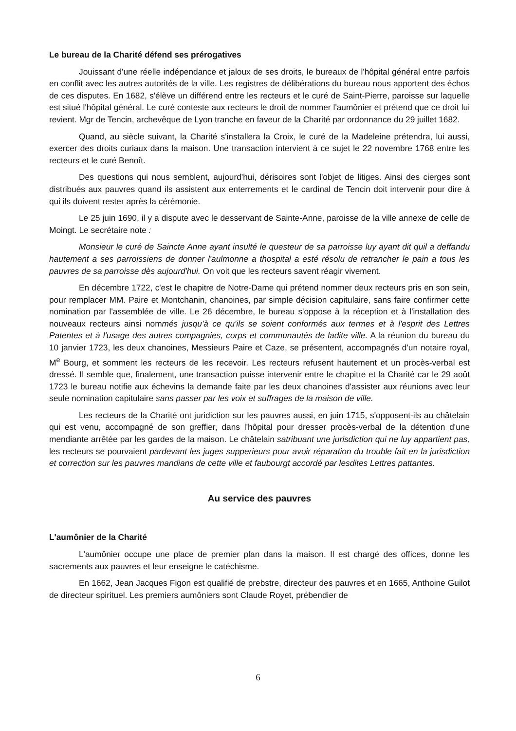Le bureau de la Charité défend ses prérogatives
Jouissant d'une réelle indépendance et jaloux de ses droits, le bureaux de l'hôpital général entre parfois en conflit avec les autres autorités de la ville. Les registres de délibérations du bureau nous apportent des échos de ces disputes. En 1682, s'élève un différend entre les recteurs et le curé de Saint-Pierre, paroisse sur laquelle est situé l'hôpital général. Le curé conteste aux recteurs le droit de nommer l'aumônier et prétend que ce droit lui revient. Mgr de Tencin, archevêque de Lyon tranche en faveur de la Charité par ordonnance du 29 juillet 1682.
Quand, au siècle suivant, la Charité s'installera la Croix, le curé de la Madeleine prétendra, lui aussi, exercer des droits curiaux dans la maison. Une transaction intervient à ce sujet le 22 novembre 1768 entre les recteurs et le curé Benoît.
Des questions qui nous semblent, aujourd'hui, dérisoires sont l'objet de litiges. Ainsi des cierges sont distribués aux pauvres quand ils assistent aux enterrements et le cardinal de Tencin doit intervenir pour dire à qui ils doivent rester après la cérémonie.
Le 25 juin 1690, il y a dispute avec le desservant de Sainte-Anne, paroisse de la ville annexe de celle de Moingt. Le secrétaire note :
Monsieur le curé de Saincte Anne ayant insulté le questeur de sa parroisse luy ayant dit quil a deffandu hautement a ses parroissiens de donner l'aulmonne a thospital a esté résolu de retrancher le pain a tous les pauvres de sa parroisse dès aujourd'hui. On voit que les recteurs savent réagir vivement.
En décembre 1722, c'est le chapitre de Notre-Dame qui prétend nommer deux recteurs pris en son sein, pour remplacer MM. Paire et Montchanin, chanoines, par simple décision capitulaire, sans faire confirmer cette nomination par l'assemblée de ville. Le 26 décembre, le bureau s'oppose à la réception et à l'installation des nouveaux recteurs ainsi nommés jusqu'à ce qu'ils se soient conformés aux termes et à l'esprit des Lettres Patentes et à l'usage des autres compagnies, corps et communautés de ladite ville. A la réunion du bureau du 10 janvier 1723, les deux chanoines, Messieurs Paire et Caze, se présentent, accompagnés d'un notaire royal, M<sup>e</sup> Bourg, et somment les recteurs de les recevoir. Les recteurs refusent hautement et un procès-verbal est dressé. Il semble que, finalement, une transaction puisse intervenir entre le chapitre et la Charité car le 29 août 1723 le bureau notifie aux échevins la demande faite par les deux chanoines d'assister aux réunions avec leur seule nomination capitulaire sans passer par les voix et suffrages de la maison de ville.
Les recteurs de la Charité ont juridiction sur les pauvres aussi, en juin 1715, s'opposent-ils au châtelain qui est venu, accompagné de son greffier, dans l'hôpital pour dresser procès-verbal de la détention d'une mendiante arrêtée par les gardes de la maison. Le châtelain satribuant une jurisdiction qui ne luy appartient pas, les recteurs se pourvaient pardevant les juges supperieurs pour avoir réparation du trouble fait en la jurisdiction et correction sur les pauvres mandians de cette ville et faubourgt accordé par lesdites Lettres pattantes.
Au service des pauvres
L'aumônier de la Charité
L'aumônier occupe une place de premier plan dans la maison. Il est chargé des offices, donne les sacrements aux pauvres et leur enseigne le catéchisme.
En 1662, Jean Jacques Figon est qualifié de prebstre, directeur des pauvres et en 1665, Anthoine Guilot de directeur spirituel. Les premiers aumôniers sont Claude Royet, prébendier de
6